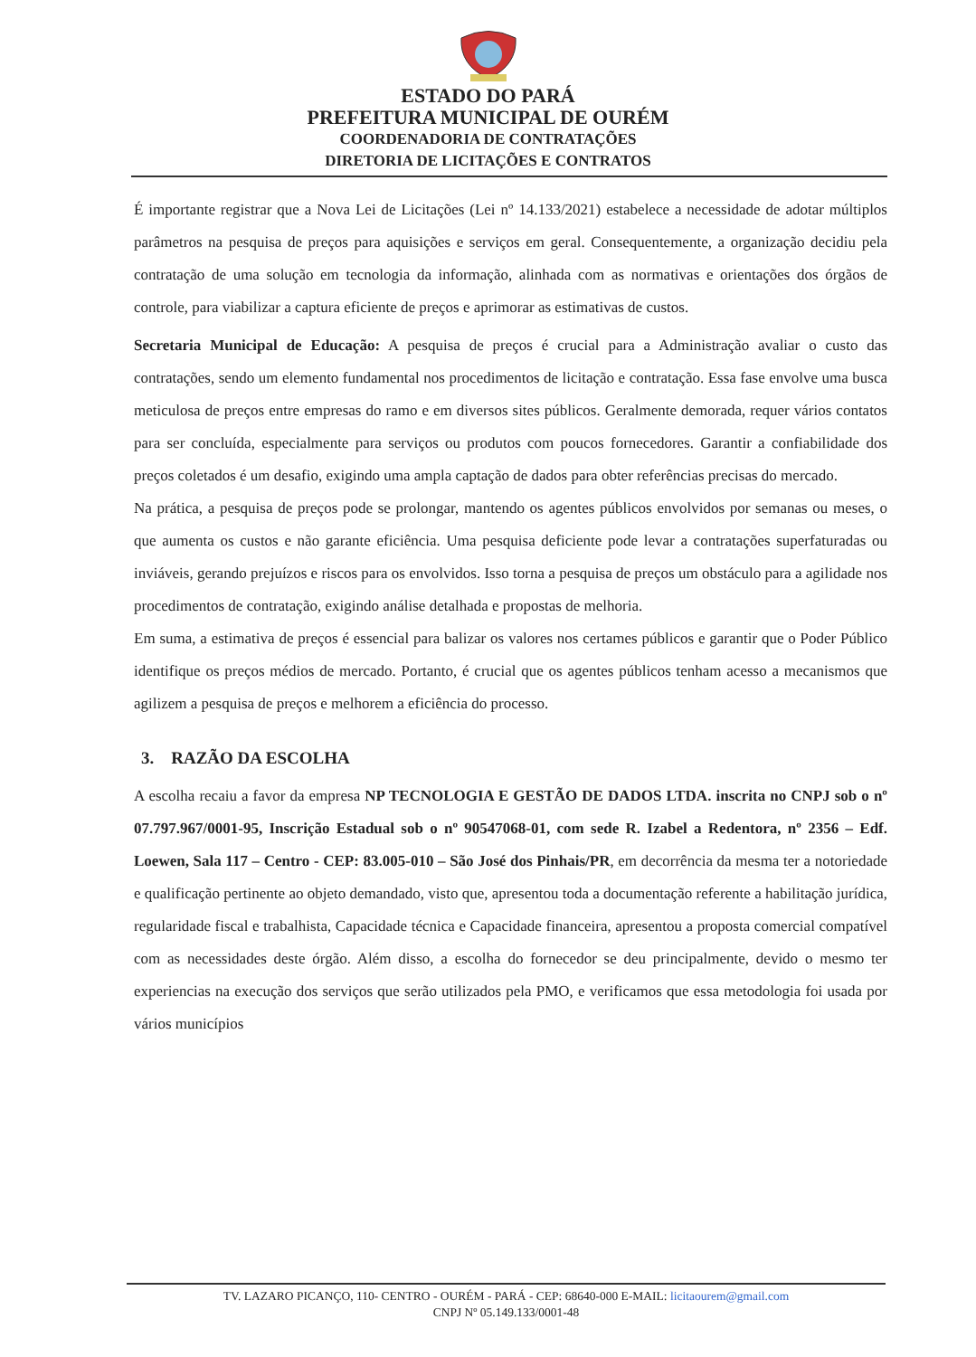ESTADO DO PARÁ
PREFEITURA MUNICIPAL DE OURÉM
COORDENADORIA DE CONTRATAÇÕES
DIRETORIA DE LICITAÇÕES E CONTRATOS
É importante registrar que a Nova Lei de Licitações (Lei nº 14.133/2021) estabelece a necessidade de adotar múltiplos parâmetros na pesquisa de preços para aquisições e serviços em geral. Consequentemente, a organização decidiu pela contratação de uma solução em tecnologia da informação, alinhada com as normativas e orientações dos órgãos de controle, para viabilizar a captura eficiente de preços e aprimorar as estimativas de custos.
Secretaria Municipal de Educação: A pesquisa de preços é crucial para a Administração avaliar o custo das contratações, sendo um elemento fundamental nos procedimentos de licitação e contratação. Essa fase envolve uma busca meticulosa de preços entre empresas do ramo e em diversos sites públicos. Geralmente demorada, requer vários contatos para ser concluída, especialmente para serviços ou produtos com poucos fornecedores. Garantir a confiabilidade dos preços coletados é um desafio, exigindo uma ampla captação de dados para obter referências precisas do mercado.
Na prática, a pesquisa de preços pode se prolongar, mantendo os agentes públicos envolvidos por semanas ou meses, o que aumenta os custos e não garante eficiência. Uma pesquisa deficiente pode levar a contratações superfaturadas ou inviáveis, gerando prejuízos e riscos para os envolvidos. Isso torna a pesquisa de preços um obstáculo para a agilidade nos procedimentos de contratação, exigindo análise detalhada e propostas de melhoria.
Em suma, a estimativa de preços é essencial para balizar os valores nos certames públicos e garantir que o Poder Público identifique os preços médios de mercado. Portanto, é crucial que os agentes públicos tenham acesso a mecanismos que agilizem a pesquisa de preços e melhorem a eficiência do processo.
3. RAZÃO DA ESCOLHA
A escolha recaiu a favor da empresa NP TECNOLOGIA E GESTÃO DE DADOS LTDA. inscrita no CNPJ sob o nº 07.797.967/0001-95, Inscrição Estadual sob o nº 90547068-01, com sede R. Izabel a Redentora, nº 2356 – Edf. Loewen, Sala 117 – Centro - CEP: 83.005-010 – São José dos Pinhais/PR, em decorrência da mesma ter a notoriedade e qualificação pertinente ao objeto demandado, visto que, apresentou toda a documentação referente a habilitação jurídica, regularidade fiscal e trabalhista, Capacidade técnica e Capacidade financeira, apresentou a proposta comercial compatível com as necessidades deste órgão. Além disso, a escolha do fornecedor se deu principalmente, devido o mesmo ter experiencias na execução dos serviços que serão utilizados pela PMO, e verificamos que essa metodologia foi usada por vários municípios
TV. LAZARO PICANÇO, 110- CENTRO - OURÉM - PARÁ - CEP: 68640-000 E-MAIL: licitaourem@gmail.com
CNPJ Nº 05.149.133/0001-48